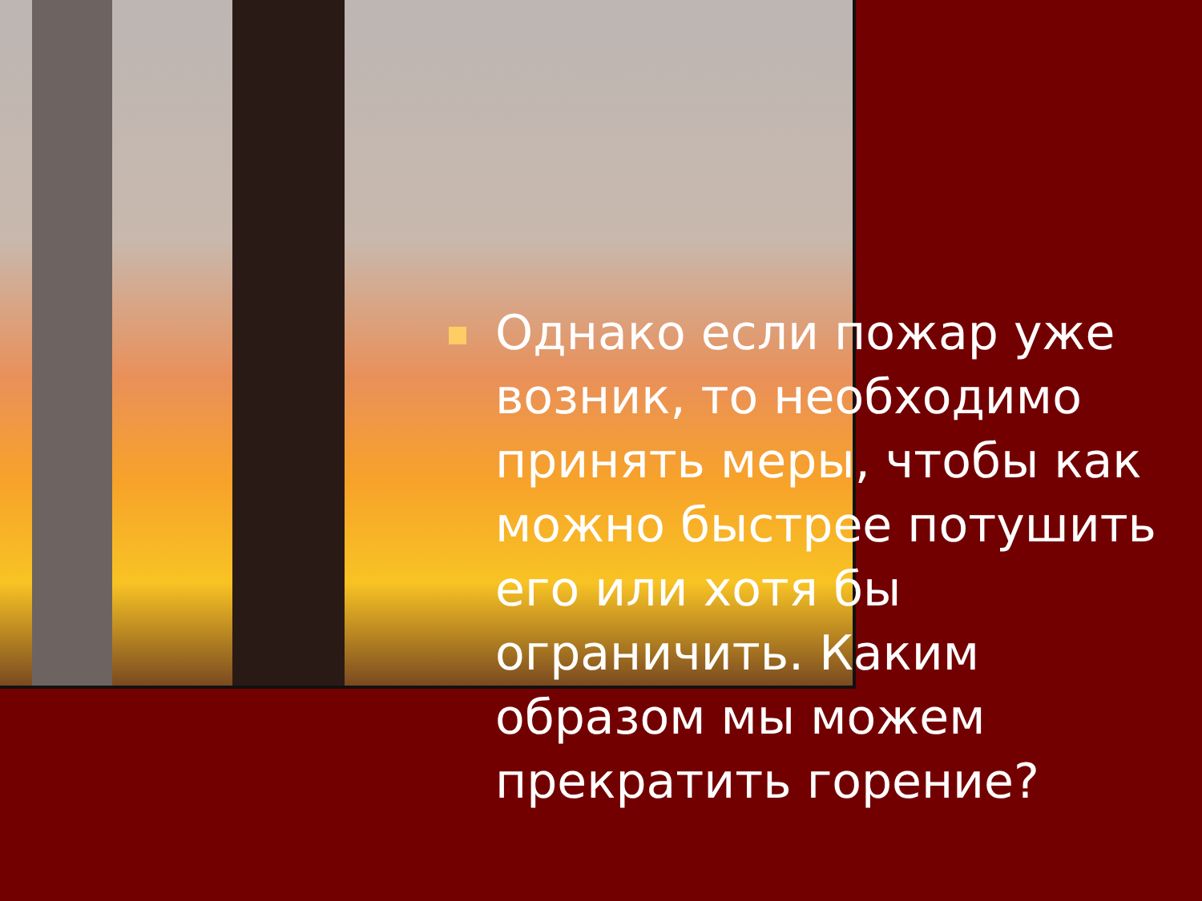Однако если пожар уже возник, то необходимо принять меры, чтобы как можно быстрее потушить его или хотя бы ограничить. Каким образом мы можем прекратить горение?